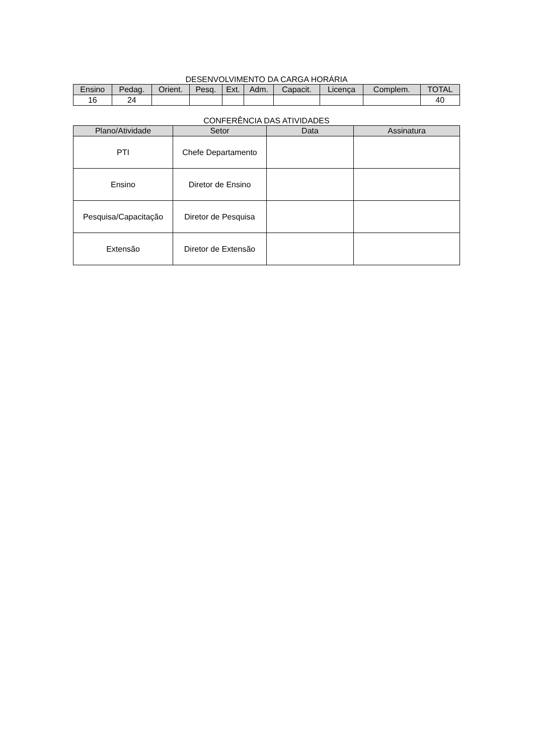DESENVOLVIMENTO DA CARGA HORÁRIA
| Ensino | Pedag. | Orient. | Pesq. | Ext. | Adm. | Capacit. | Licença | Complem. | TOTAL |
| --- | --- | --- | --- | --- | --- | --- | --- | --- | --- |
| 16 | 24 | | | | | | | | 40 |
CONFERÊNCIA DAS ATIVIDADES
| Plano/Atividade | Setor | Data | Assinatura |
| --- | --- | --- | --- |
| PTI | Chefe Departamento | | |
| Ensino | Diretor de Ensino | | |
| Pesquisa/Capacitação | Diretor de Pesquisa | | |
| Extensão | Diretor de Extensão | | |